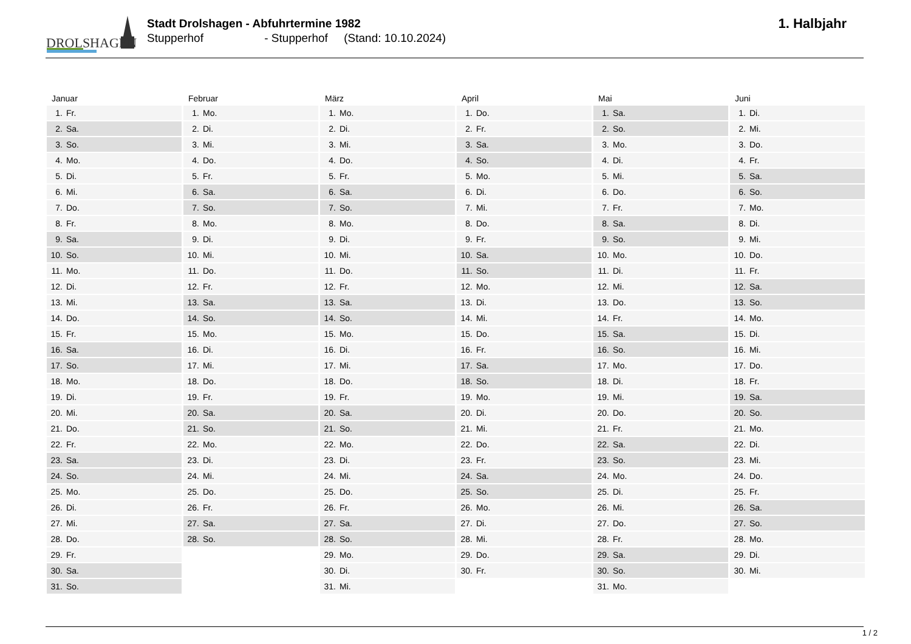DROLSHAGEN
Stadt Drolshagen - Abfuhrtermine 1982
Stupperhof - Stupperhof (Stand: 10.10.2024)
1. Halbjahr
Januar
| 1. | Fr. |
| 2. | Sa. |
| 3. | So. |
| 4. | Mo. |
| 5. | Di. |
| 6. | Mi. |
| 7. | Do. |
| 8. | Fr. |
| 9. | Sa. |
| 10. | So. |
| 11. | Mo. |
| 12. | Di. |
| 13. | Mi. |
| 14. | Do. |
| 15. | Fr. |
| 16. | Sa. |
| 17. | So. |
| 18. | Mo. |
| 19. | Di. |
| 20. | Mi. |
| 21. | Do. |
| 22. | Fr. |
| 23. | Sa. |
| 24. | So. |
| 25. | Mo. |
| 26. | Di. |
| 27. | Mi. |
| 28. | Do. |
| 29. | Fr. |
| 30. | Sa. |
| 31. | So. |
Februar
| 1. | Mo. |
| 2. | Di. |
| 3. | Mi. |
| 4. | Do. |
| 5. | Fr. |
| 6. | Sa. |
| 7. | So. |
| 8. | Mo. |
| 9. | Di. |
| 10. | Mi. |
| 11. | Do. |
| 12. | Fr. |
| 13. | Sa. |
| 14. | So. |
| 15. | Mo. |
| 16. | Di. |
| 17. | Mi. |
| 18. | Do. |
| 19. | Fr. |
| 20. | Sa. |
| 21. | So. |
| 22. | Mo. |
| 23. | Di. |
| 24. | Mi. |
| 25. | Do. |
| 26. | Fr. |
| 27. | Sa. |
| 28. | So. |
März
| 1. | Mo. |
| 2. | Di. |
| 3. | Mi. |
| 4. | Do. |
| 5. | Fr. |
| 6. | Sa. |
| 7. | So. |
| 8. | Mo. |
| 9. | Di. |
| 10. | Mi. |
| 11. | Do. |
| 12. | Fr. |
| 13. | Sa. |
| 14. | So. |
| 15. | Mo. |
| 16. | Di. |
| 17. | Mi. |
| 18. | Do. |
| 19. | Fr. |
| 20. | Sa. |
| 21. | So. |
| 22. | Mo. |
| 23. | Di. |
| 24. | Mi. |
| 25. | Do. |
| 26. | Fr. |
| 27. | Sa. |
| 28. | So. |
| 29. | Mo. |
| 30. | Di. |
| 31. | Mi. |
April
| 1. | Do. |
| 2. | Fr. |
| 3. | Sa. |
| 4. | So. |
| 5. | Mo. |
| 6. | Di. |
| 7. | Mi. |
| 8. | Do. |
| 9. | Fr. |
| 10. | Sa. |
| 11. | So. |
| 12. | Mo. |
| 13. | Di. |
| 14. | Mi. |
| 15. | Do. |
| 16. | Fr. |
| 17. | Sa. |
| 18. | So. |
| 19. | Mo. |
| 20. | Di. |
| 21. | Mi. |
| 22. | Do. |
| 23. | Fr. |
| 24. | Sa. |
| 25. | So. |
| 26. | Mo. |
| 27. | Di. |
| 28. | Mi. |
| 29. | Do. |
| 30. | Fr. |
Mai
| 1. | Sa. |
| 2. | So. |
| 3. | Mo. |
| 4. | Di. |
| 5. | Mi. |
| 6. | Do. |
| 7. | Fr. |
| 8. | Sa. |
| 9. | So. |
| 10. | Mo. |
| 11. | Di. |
| 12. | Mi. |
| 13. | Do. |
| 14. | Fr. |
| 15. | Sa. |
| 16. | So. |
| 17. | Mo. |
| 18. | Di. |
| 19. | Mi. |
| 20. | Do. |
| 21. | Fr. |
| 22. | Sa. |
| 23. | So. |
| 24. | Mo. |
| 25. | Di. |
| 26. | Mi. |
| 27. | Do. |
| 28. | Fr. |
| 29. | Sa. |
| 30. | So. |
| 31. | Mo. |
Juni
| 1. | Di. |
| 2. | Mi. |
| 3. | Do. |
| 4. | Fr. |
| 5. | Sa. |
| 6. | So. |
| 7. | Mo. |
| 8. | Di. |
| 9. | Mi. |
| 10. | Do. |
| 11. | Fr. |
| 12. | Sa. |
| 13. | So. |
| 14. | Mo. |
| 15. | Di. |
| 16. | Mi. |
| 17. | Do. |
| 18. | Fr. |
| 19. | Sa. |
| 20. | So. |
| 21. | Mo. |
| 22. | Di. |
| 23. | Mi. |
| 24. | Do. |
| 25. | Fr. |
| 26. | Sa. |
| 27. | So. |
| 28. | Mo. |
| 29. | Di. |
| 30. | Mi. |
1 / 2